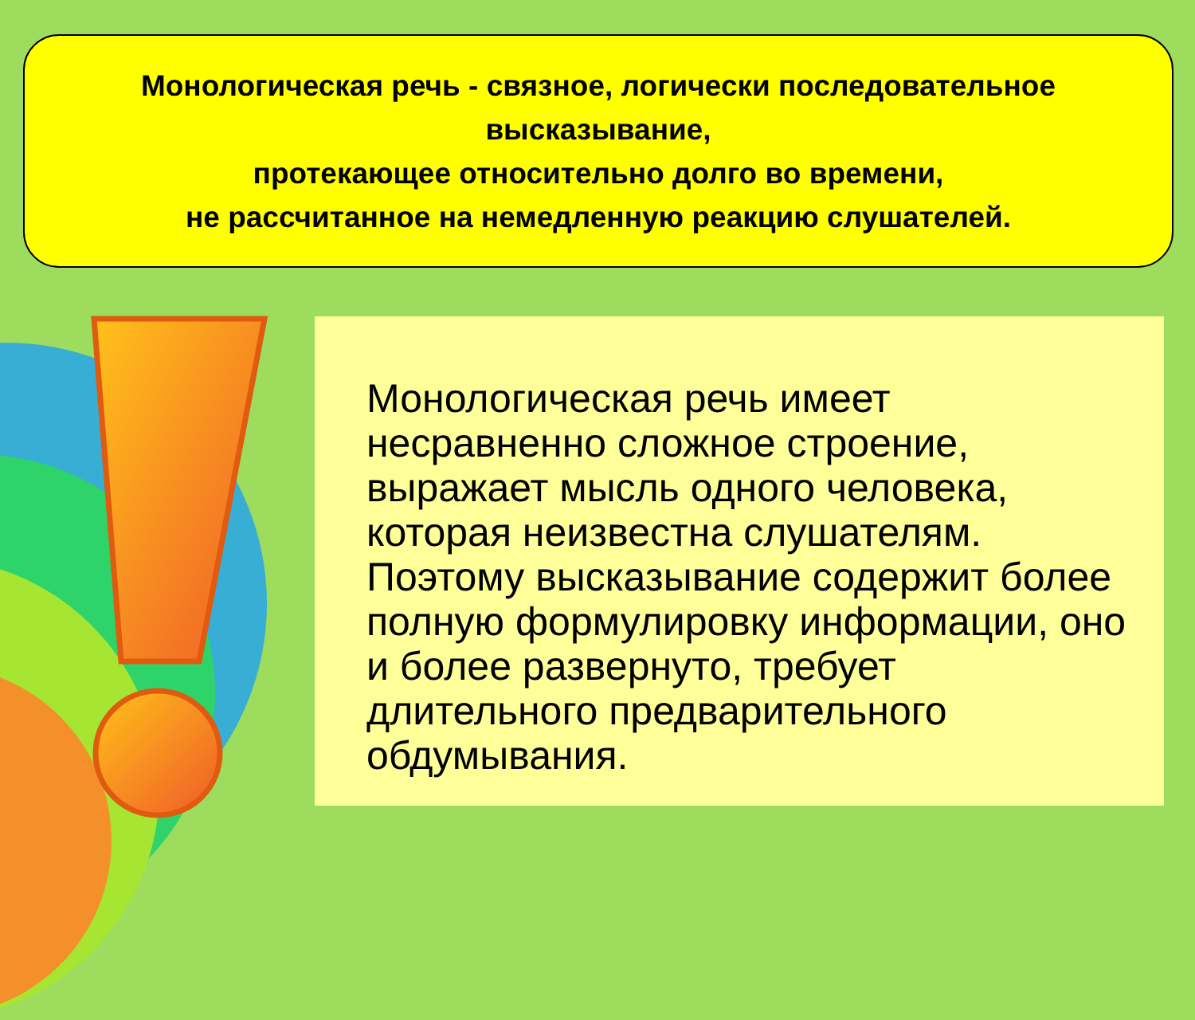Монологическая речь - связное, логически последовательное высказывание,
протекающее относительно долго во времени,
не рассчитанное на немедленную реакцию слушателей.
Монологическая речь имеет несравненно сложное строение, выражает мысль одного человека, которая неизвестна слушателям. Поэтому высказывание содержит более полную формулировку информации, оно и более развернуто, требует длительного предварительного обдумывания.